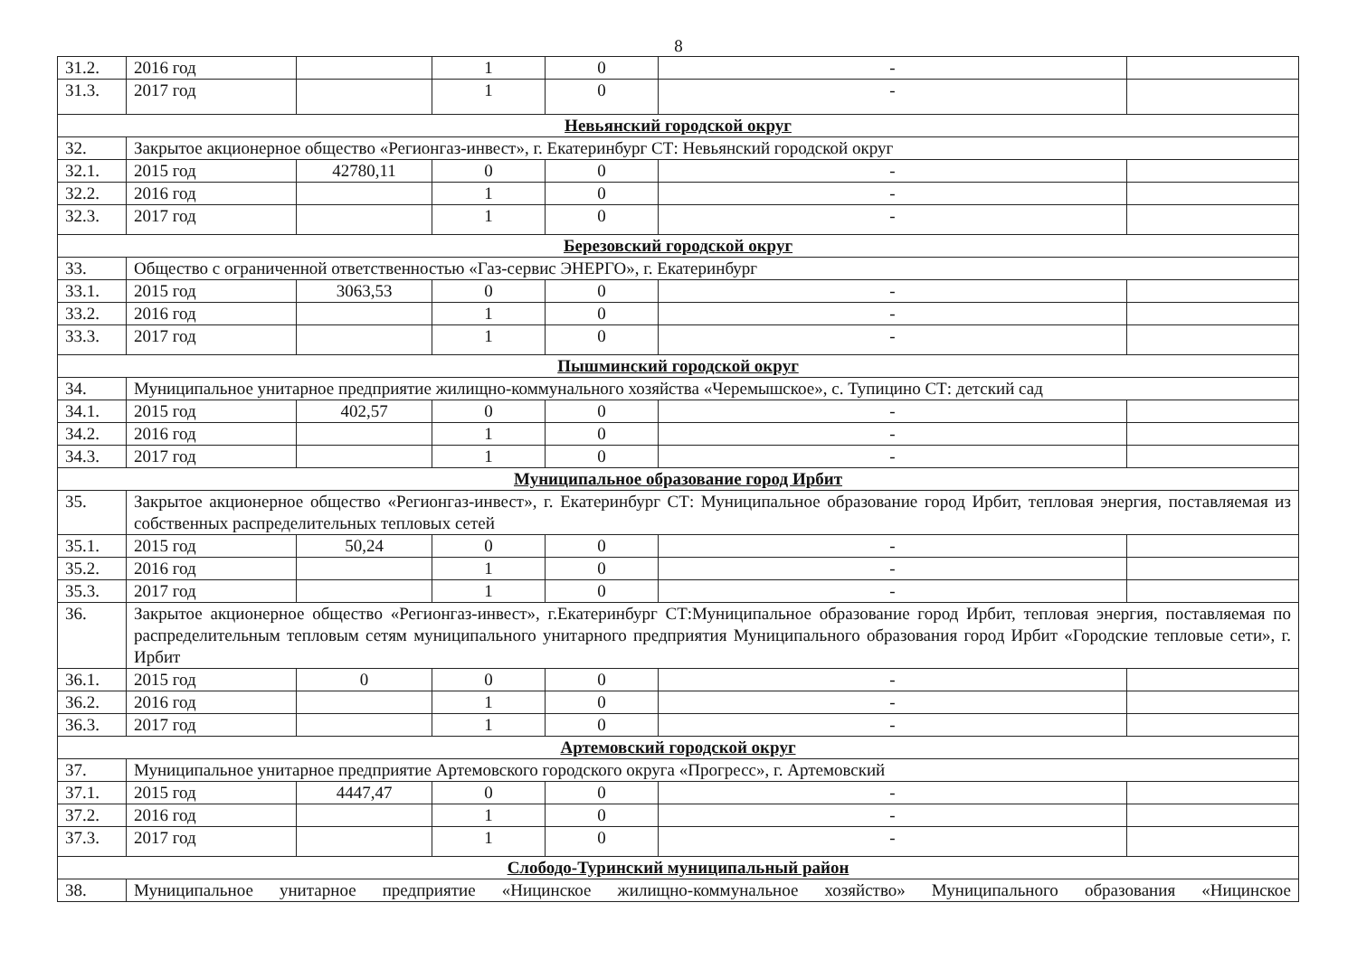8
| 31.2. | 2016 год | | 1 | 0 | - | |
| 31.3. | 2017 год | | 1 | 0 | - | |
| Невьянский городской округ | | | | | | |
| 32. | Закрытое акционерное общество «Регионгаз-инвест», г. Екатеринбург СТ: Невьянский городской округ | | | | | |
| 32.1. | 2015 год | 42780,11 | 0 | 0 | - | |
| 32.2. | 2016 год | | 1 | 0 | - | |
| 32.3. | 2017 год | | 1 | 0 | - | |
| Березовский городской округ | | | | | | |
| 33. | Общество с ограниченной ответственностью «Газ-сервис ЭНЕРГО», г. Екатеринбург | | | | | |
| 33.1. | 2015 год | 3063,53 | 0 | 0 | - | |
| 33.2. | 2016 год | | 1 | 0 | - | |
| 33.3. | 2017 год | | 1 | 0 | - | |
| Пышминский городской округ | | | | | | |
| 34. | Муниципальное унитарное предприятие жилищно-коммунального хозяйства «Черемышское», с. Тупицино СТ: детский сад | | | | | |
| 34.1. | 2015 год | 402,57 | 0 | 0 | - | |
| 34.2. | 2016 год | | 1 | 0 | - | |
| 34.3. | 2017 год | | 1 | 0 | - | |
| Муниципальное образование город Ирбит | | | | | | |
| 35. | Закрытое акционерное общество «Регионгаз-инвест», г. Екатеринбург СТ: Муниципальное образование город Ирбит, тепловая энергия, поставляемая из собственных распределительных тепловых сетей | | | | | |
| 35.1. | 2015 год | 50,24 | 0 | 0 | - | |
| 35.2. | 2016 год | | 1 | 0 | - | |
| 35.3. | 2017 год | | 1 | 0 | - | |
| 36. | Закрытое акционерное общество «Регионгаз-инвест», г.Екатеринбург СТ:Муниципальное образование город Ирбит, тепловая энергия, поставляемая по распределительным тепловым сетям муниципального унитарного предприятия Муниципального образования город Ирбит «Городские тепловые сети», г. Ирбит | | | | | |
| 36.1. | 2015 год | 0 | 0 | 0 | - | |
| 36.2. | 2016 год | | 1 | 0 | - | |
| 36.3. | 2017 год | | 1 | 0 | - | |
| Артемовский городской округ | | | | | | |
| 37. | Муниципальное унитарное предприятие Артемовского городского округа «Прогресс», г. Артемовский | | | | | |
| 37.1. | 2015 год | 4447,47 | 0 | 0 | - | |
| 37.2. | 2016 год | | 1 | 0 | - | |
| 37.3. | 2017 год | | 1 | 0 | - | |
| Слободо-Туринский муниципальный район | | | | | | |
| 38. | Муниципальное унитарное предприятие «Ницинское жилищно-коммунальное хозяйство» Муниципального образования «Ницинское | | | | | |